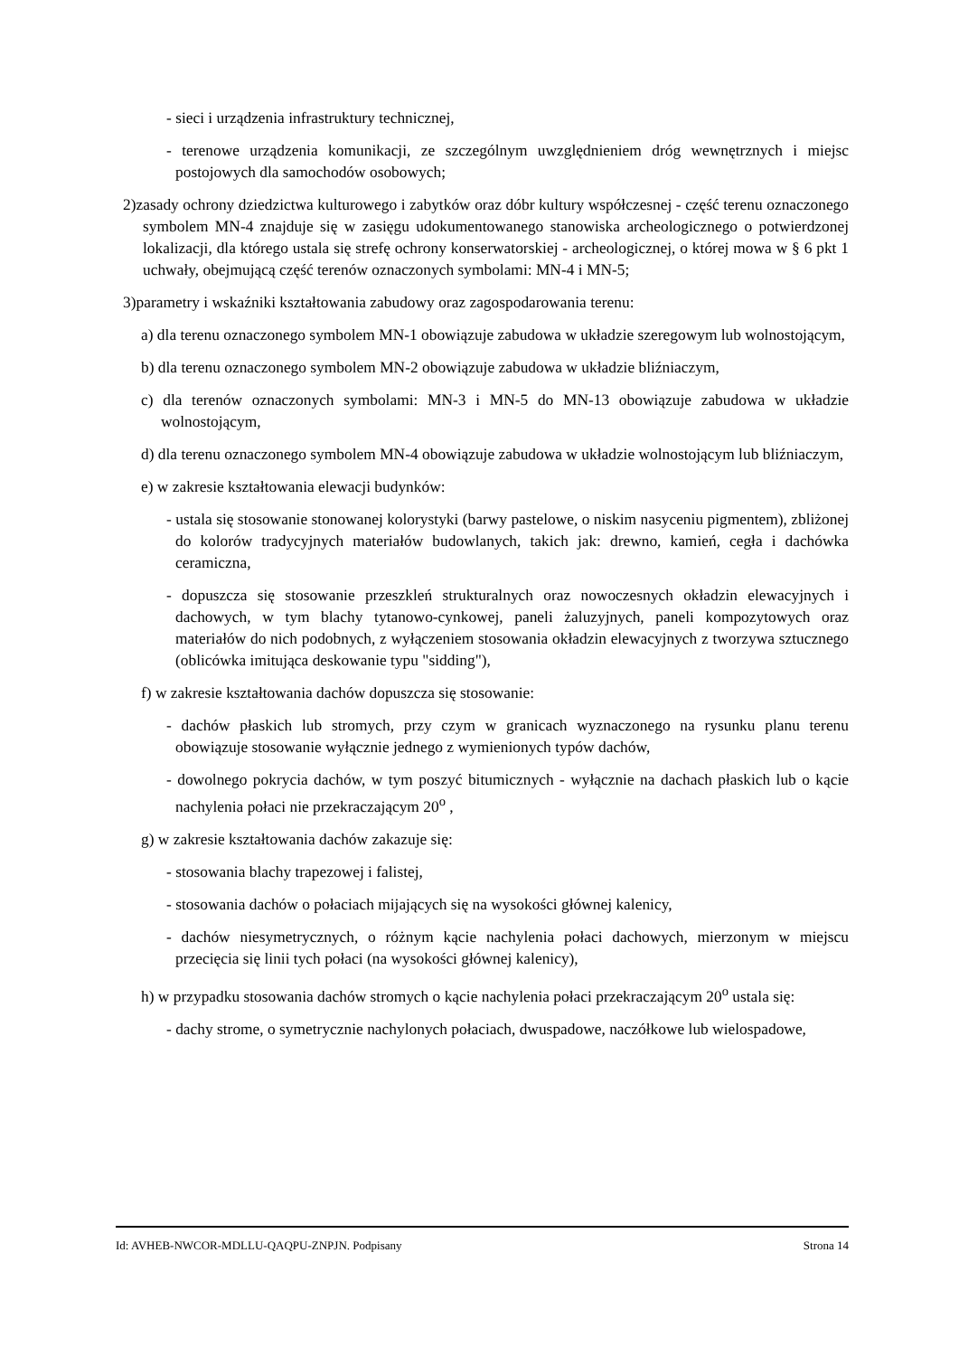- sieci i urządzenia infrastruktury technicznej,
- terenowe urządzenia komunikacji, ze szczególnym uwzględnieniem dróg wewnętrznych i miejsc postojowych dla samochodów osobowych;
2)zasady ochrony dziedzictwa kulturowego i zabytków oraz dóbr kultury współczesnej - część terenu oznaczonego symbolem MN-4 znajduje się w zasięgu udokumentowanego stanowiska archeologicznego o potwierdzonej lokalizacji, dla którego ustala się strefę ochrony konserwatorskiej - archeologicznej, o której mowa w § 6 pkt 1 uchwały, obejmującą część terenów oznaczonych symbolami: MN-4 i MN-5;
3)parametry i wskaźniki kształtowania zabudowy oraz zagospodarowania terenu:
a) dla terenu oznaczonego symbolem MN-1 obowiązuje zabudowa w układzie szeregowym lub wolnostojącym,
b) dla terenu oznaczonego symbolem MN-2 obowiązuje zabudowa w układzie bliźniaczym,
c) dla terenów oznaczonych symbolami: MN-3 i MN-5 do MN-13 obowiązuje zabudowa w układzie wolnostojącym,
d) dla terenu oznaczonego symbolem MN-4 obowiązuje zabudowa w układzie wolnostojącym lub bliźniaczym,
e) w zakresie kształtowania elewacji budynków:
- ustala się stosowanie stonowanej kolorystyki (barwy pastelowe, o niskim nasyceniu pigmentem), zbliżonej do kolorów tradycyjnych materiałów budowlanych, takich jak: drewno, kamień, cegła i dachówka ceramiczna,
- dopuszcza się stosowanie przeszkleń strukturalnych oraz nowoczesnych okładzin elewacyjnych i dachowych, w tym blachy tytanowo-cynkowej, paneli żaluzyjnych, paneli kompozytowych oraz materiałów do nich podobnych, z wyłączeniem stosowania okładzin elewacyjnych z tworzywa sztucznego (oblicówka imitująca deskowanie typu "sidding"),
f) w zakresie kształtowania dachów dopuszcza się stosowanie:
- dachów płaskich lub stromych, przy czym w granicach wyznaczonego na rysunku planu terenu obowiązuje stosowanie wyłącznie jednego z wymienionych typów dachów,
- dowolnego pokrycia dachów, w tym poszyć bitumicznych - wyłącznie na dachach płaskich lub o kącie nachylenia połaci nie przekraczającym 20<sup>o</sup> ,
g) w zakresie kształtowania dachów zakazuje się:
- stosowania blachy trapezowej i falistej,
- stosowania dachów o połaciach mijających się na wysokości głównej kalenicy,
- dachów niesymetrycznych, o różnym kącie nachylenia połaci dachowych, mierzonym w miejscu przecięcia się linii tych połaci (na wysokości głównej kalenicy),
h) w przypadku stosowania dachów stromych o kącie nachylenia połaci przekraczającym 20<sup>o</sup> ustala się:
- dachy strome, o symetrycznie nachylonych połaciach, dwuspadowe, naczółkowe lub wielospadowe,
Id: AVHEB-NWCOR-MDLLU-QAQPU-ZNPJN. Podpisany Strona 14